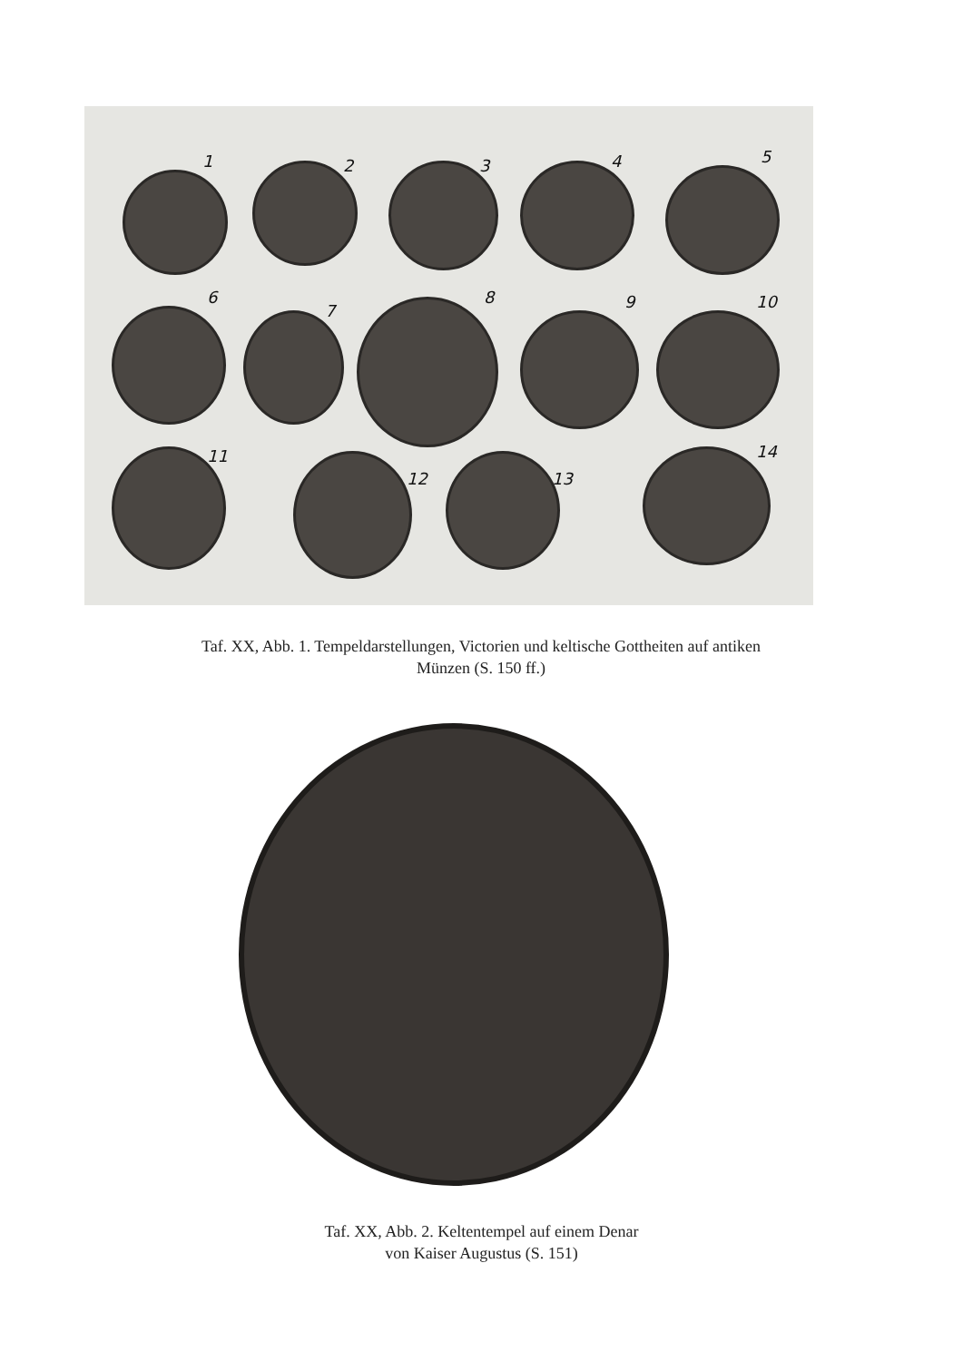1 2 3 4 5
6
7
8 9 10
11
12 13
14
Taf. XX, Abb. 1. Tempeldarstellungen, Victorien und keltische Gottheiten auf antiken
Münzen (S. 150 ff.)
Taf. XX, Abb. 2. Keltentempel auf einem Denar
von Kaiser Augustus (S. 151)